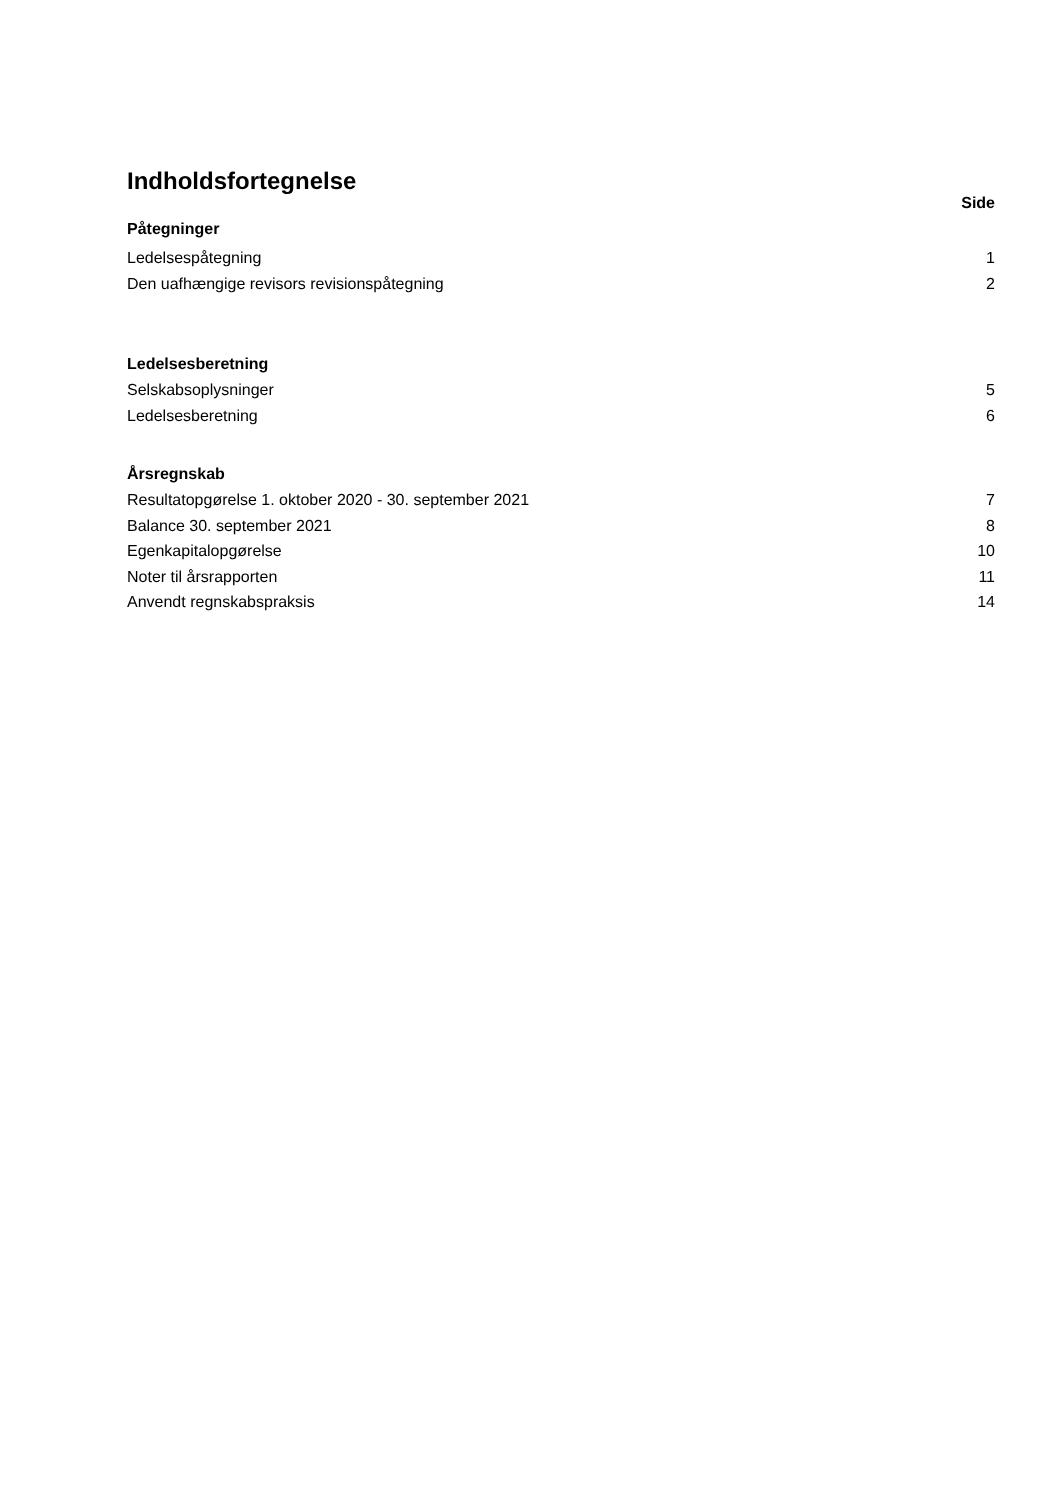Indholdsfortegnelse
Side
Påtegninger
Ledelsespåtegning 1
Den uafhængige revisors revisionspåtegning 2
Ledelsesberetning
Selskabsoplysninger 5
Ledelsesberetning 6
Årsregnskab
Resultatopgørelse 1. oktober 2020 - 30. september 2021 7
Balance 30. september 2021 8
Egenkapitalopgørelse 10
Noter til årsrapporten 11
Anvendt regnskabspraksis 14